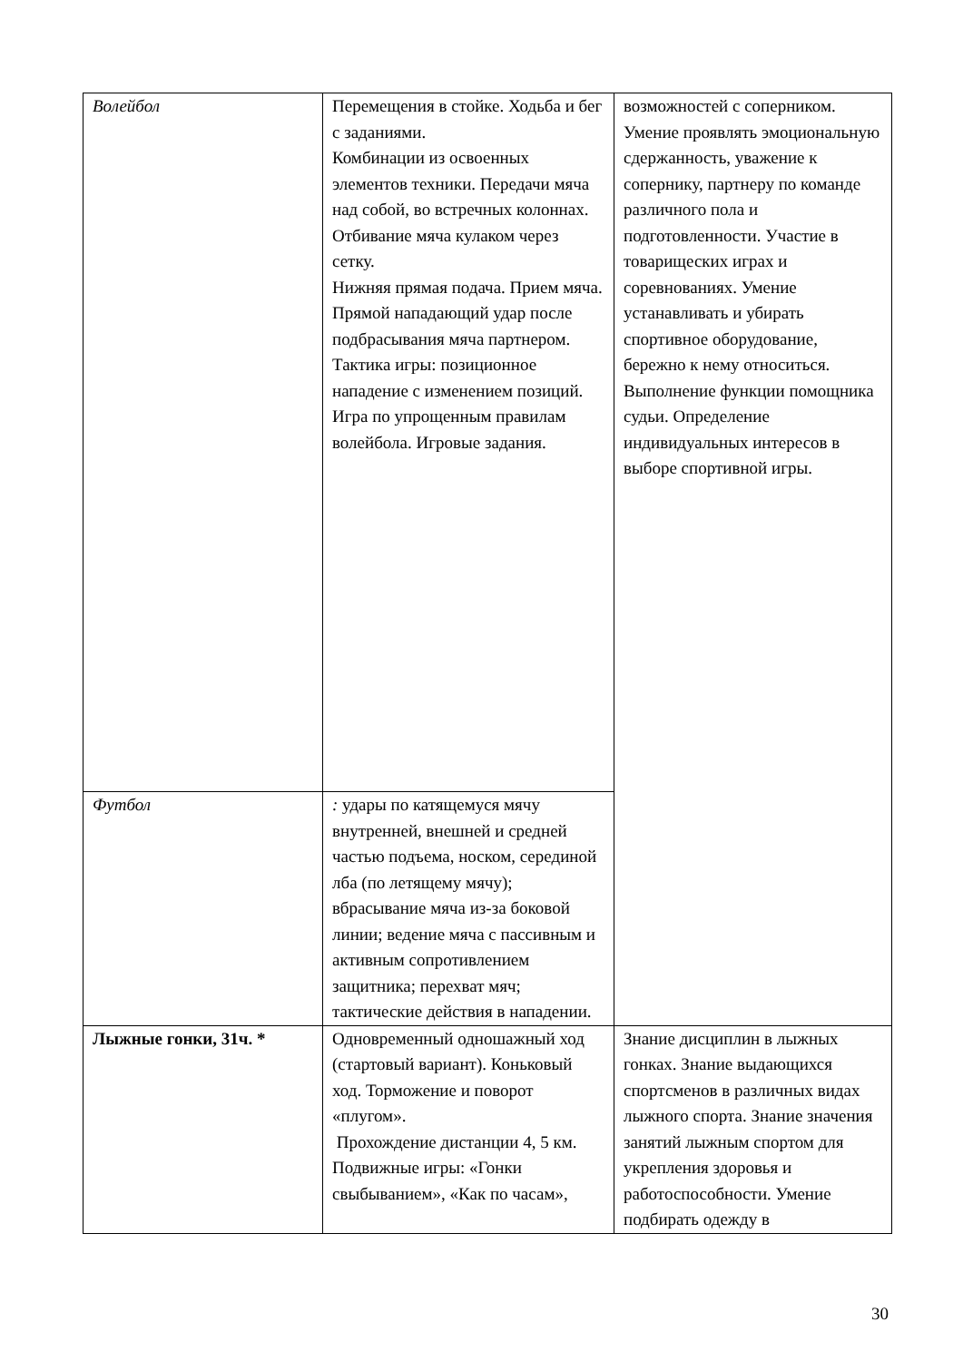| Волейбол | Перемещения в стойке. Ходьба и бег с заданиями. Комбинации из освоенных элементов техники. Передачи мяча над собой, во встречных колоннах. Отбивание мяча кулаком через сетку. Нижняя прямая подача. Прием мяча. Прямой нападающий удар после подбрасывания мяча партнером. Тактика игры: позиционное нападение с изменением позиций. Игра по упрощенным правилам волейбола. Игровые задания. | возможностей с соперником. Умение проявлять эмоциональную сдержанность, уважение к сопернику, партнеру по команде различного пола и подготовленности. Участие в товарищеских играх и соревнованиях. Умение устанавливать и убирать спортивное оборудование, бережно к нему относиться. Выполнение функции помощника судьи. Определение индивидуальных интересов в выборе спортивной игры. |
| Футбол | : удары по катящемуся мячу внутренней, внешней и средней частью подъема, носком, серединой лба (по летящему мячу); вбрасывание мяча из-за боковой линии; ведение мяча с пассивным и активным сопротивлением защитника; перехват мяч; тактические действия в нападении. | |
| Лыжные гонки, 31ч. * | Одновременный одношажный ход (стартовый вариант). Коньковый ход. Торможение и поворот «плугом». Прохождение дистанции 4, 5 км. Подвижные игры: «Гонки свыбыванием», «Как по часам», | Знание дисциплин в лыжных гонках. Знание выдающихся спортсменов в различных видах лыжного спорта. Знание значения занятий лыжным спортом для укрепления здоровья и работоспособности. Умение подбирать одежду в |
30